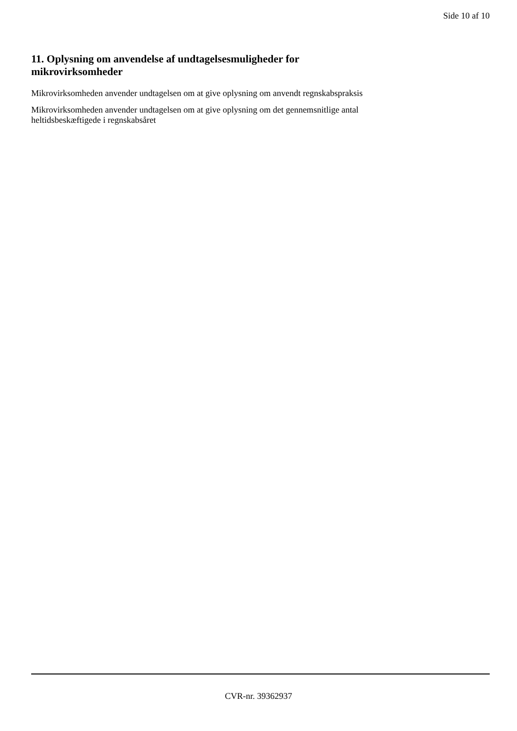Side 10 af 10
11. Oplysning om anvendelse af undtagelsesmuligheder for
mikrovirksomheder
Mikrovirksomheden anvender undtagelsen om at give oplysning om anvendt regnskabspraksis
Mikrovirksomheden anvender undtagelsen om at give oplysning om det gennemsnitlige antal
heltidsbeskæftigede i regnskabsåret
CVR-nr. 39362937